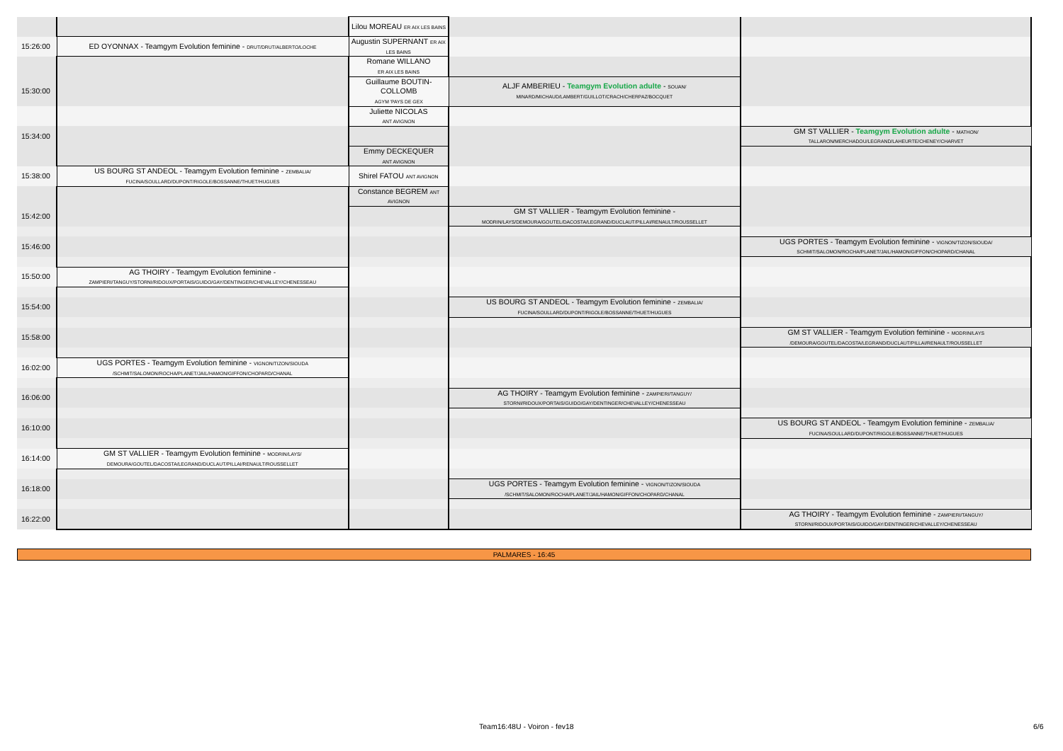| | | Lilou MOREAU ER AIX LES BAINS | | |
| 15:26:00 | ED OYONNAX - Teamgym Evolution feminine - DRUT/DRUT/ALBERTO/LOCHE | Augustin SUPERNANT ER AIX LES BAINS | | |
| | | Romane WILLANO ER AIX LES BAINS | | |
| 15:30:00 | | Guillaume BOUTIN-COLLOMB AGYM 'PAYS DE GEX | ALJF AMBERIEU - Teamgym Evolution adulte - SOUAN/ MINARD/MICHAUD/LAMBERT/GUILLOT/CRACH/CHERPAZ/BOCQUET | |
| | | Juliette NICOLAS ANT AVIGNON | | |
| 15:34:00 | | | | GM ST VALLIER - Teamgym Evolution adulte - MATHON/ TALLARON/MERCHADOU/LEGRAND/LAHEURTE/CHENEY/CHARVET |
| | | Emmy DECKEQUER ANT AVIGNON | | |
| 15:38:00 | US BOURG ST ANDEOL - Teamgym Evolution feminine - ZEMBALIA/ FUCINA/SOULLARD/DUPONT/RIGOLE/BOSSANNE/THUET/HUGUES | Shirel FATOU ANT AVIGNON | | |
| | | Constance BEGREM ANT AVIGNON | | |
| 15:42:00 | | | GM ST VALLIER - Teamgym Evolution feminine - MODRIN/LAYS/DEMOURA/GOUTEL/DACOSTA/LEGRAND/DUCLAUT/PILLAI/RENAULT/ROUSSELLET | |
| 15:46:00 | | | | UGS PORTES - Teamgym Evolution feminine - VIGNON/TIZON/SIOUDA/ SCHMIT/SALOMON/ROCHA/PLANET/JAIL/HAMON/GIFFON/CHOPARD/CHANAL |
| 15:50:00 | AG THOIRY - Teamgym Evolution feminine - ZAMPIERI/TANGUY/STORNI/RIDOUX/PORTAIS/GUIDO/GAY/DENTINGER/CHEVALLEY/CHENESSEAU | | | |
| 15:54:00 | | | US BOURG ST ANDEOL - Teamgym Evolution feminine - ZEMBALIA/ FUCINA/SOULLARD/DUPONT/RIGOLE/BOSSANNE/THUET/HUGUES | |
| 15:58:00 | | | | GM ST VALLIER - Teamgym Evolution feminine - MODRIN/LAYS /DEMOURA/GOUTEL/DACOSTA/LEGRAND/DUCLAUT/PILLAI/RENAULT/ROUSSELLET |
| 16:02:00 | UGS PORTES - Teamgym Evolution feminine - VIGNON/TIZON/SIOUDA /SCHMIT/SALOMON/ROCHA/PLANET/JAIL/HAMON/GIFFON/CHOPARD/CHANAL | | | |
| 16:06:00 | | | AG THOIRY - Teamgym Evolution feminine - ZAMPIERI/TANGUY/ STORNI/RIDOUX/PORTAIS/GUIDO/GAY/DENTINGER/CHEVALLEY/CHENESSEAU | |
| 16:10:00 | | | | US BOURG ST ANDEOL - Teamgym Evolution feminine - ZEMBALIA/ FUCINA/SOULLARD/DUPONT/RIGOLE/BOSSANNE/THUET/HUGUES |
| 16:14:00 | GM ST VALLIER - Teamgym Evolution feminine - MODRIN/LAYS/ DEMOURA/GOUTEL/DACOSTA/LEGRAND/DUCLAUT/PILLAI/RENAULT/ROUSSELLET | | | |
| 16:18:00 | | | UGS PORTES - Teamgym Evolution feminine - VIGNON/TIZON/SIOUDA /SCHMIT/SALOMON/ROCHA/PLANET/JAIL/HAMON/GIFFON/CHOPARD/CHANAL | |
| 16:22:00 | | | | AG THOIRY - Teamgym Evolution feminine - ZAMPIERI/TANGUY/ STORNI/RIDOUX/PORTAIS/GUIDO/GAY/DENTINGER/CHEVALLEY/CHENESSEAU |
PALMARES - 16:45
Team16:48U - Voiron - fev18 6/6